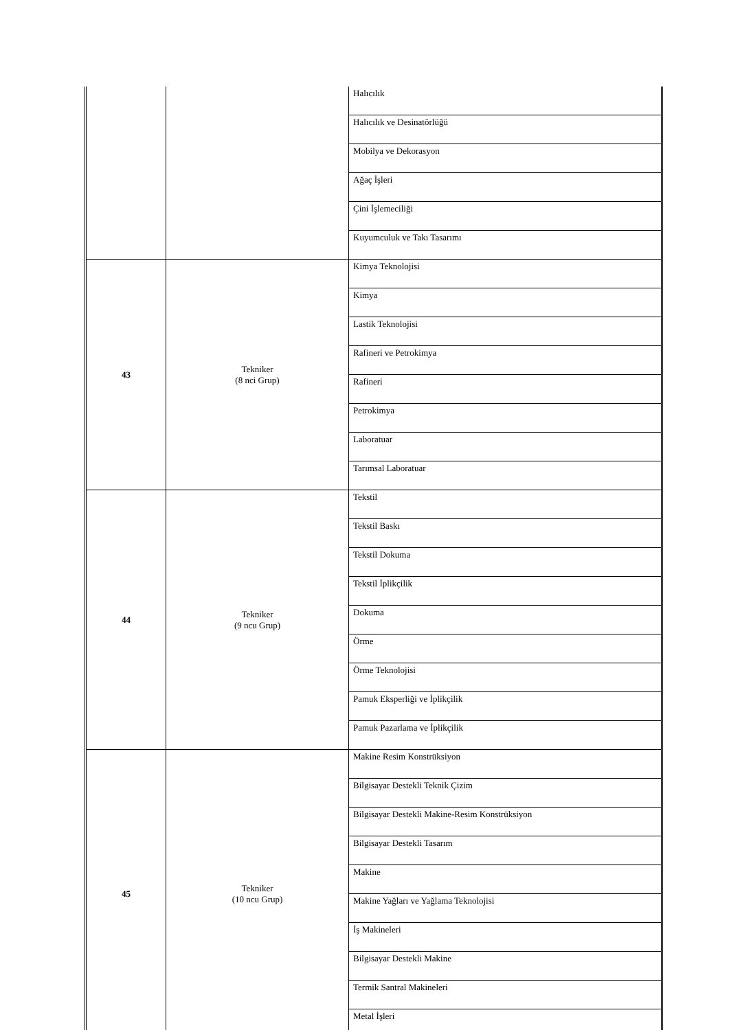| | | Halıcılık |
| | | Halıcılık ve Desinatörlüğü |
| | | Mobilya ve Dekorasyon |
| | | Ağaç İşleri |
| | | Çini İşlemeciliği |
| | | Kuyumculuk ve Takı Tasarımı |
| 43 | Tekniker (8 nci Grup) | Kimya Teknolojisi |
| | | Kimya |
| | | Lastik Teknolojisi |
| | | Rafineri ve Petrokimya |
| | | Rafineri |
| | | Petrokimya |
| | | Laboratuar |
| | | Tarımsal Laboratuar |
| 44 | Tekniker (9 ncu Grup) | Tekstil |
| | | Tekstil Baskı |
| | | Tekstil Dokuma |
| | | Tekstil İplikçilik |
| | | Dokuma |
| | | Örme |
| | | Örme Teknolojisi |
| | | Pamuk Eksperliği ve İplikçilik |
| | | Pamuk Pazarlama ve İplikçilik |
| 45 | Tekniker (10 ncu Grup) | Makine Resim Konstrüksiyon |
| | | Bilgisayar Destekli Teknik Çizim |
| | | Bilgisayar Destekli Makine-Resim Konstrüksiyon |
| | | Bilgisayar Destekli Tasarım |
| | | Makine |
| | | Makine Yağları ve Yağlama Teknolojisi |
| | | İş Makineleri |
| | | Bilgisayar Destekli Makine |
| | | Termik Santral Makineleri |
| | | Metal İşleri |